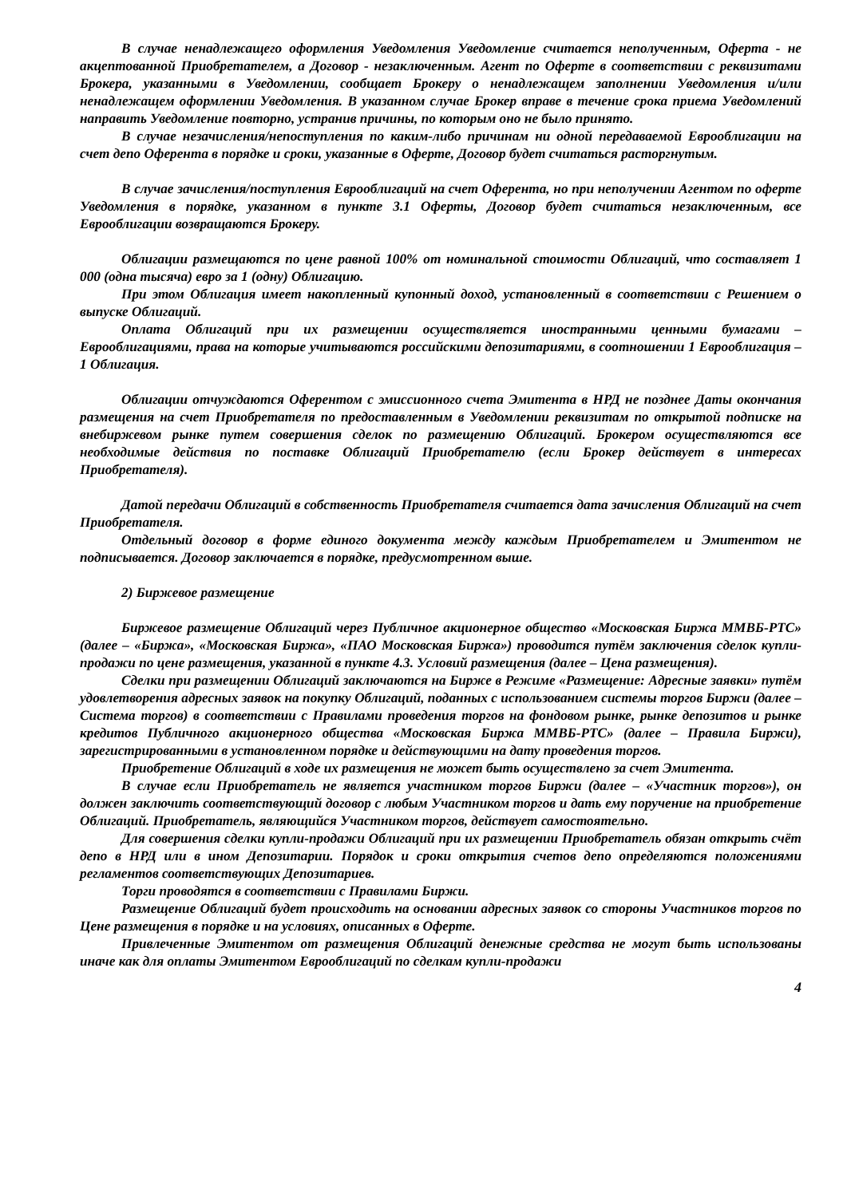В случае ненадлежащего оформления Уведомления Уведомление считается неполученным, Оферта - не акцептованной Приобретателем, а Договор - незаключенным. Агент по Оферте в соответствии с реквизитами Брокера, указанными в Уведомлении, сообщает Брокеру о ненадлежащем заполнении Уведомления и/или ненадлежащем оформлении Уведомления. В указанном случае Брокер вправе в течение срока приема Уведомлений направить Уведомление повторно, устранив причины, по которым оно не было принято.
В случае незачисления/непоступления по каким-либо причинам ни одной передаваемой Еврооблигации на счет депо Оферента в порядке и сроки, указанные в Оферте, Договор будет считаться расторгнутым.
В случае зачисления/поступления Еврооблигаций на счет Оферента, но при неполучении Агентом по оферте Уведомления в порядке, указанном в пункте 3.1 Оферты, Договор будет считаться незаключенным, все Еврооблигации возвращаются Брокеру.
Облигации размещаются по цене равной 100% от номинальной стоимости Облигаций, что составляет 1 000 (одна тысяча) евро за 1 (одну) Облигацию.
При этом Облигация имеет накопленный купонный доход, установленный в соответствии с Решением о выпуске Облигаций.
Оплата Облигаций при их размещении осуществляется иностранными ценными бумагами – Еврооблигациями, права на которые учитываются российскими депозитариями, в соотношении 1 Еврооблигация – 1 Облигация.
Облигации отчуждаются Оферентом с эмиссионного счета Эмитента в НРД не позднее Даты окончания размещения на счет Приобретателя по предоставленным в Уведомлении реквизитам по открытой подписке на внебиржевом рынке путем совершения сделок по размещению Облигаций. Брокером осуществляются все необходимые действия по поставке Облигаций Приобретателю (если Брокер действует в интересах Приобретателя).
Датой передачи Облигаций в собственность Приобретателя считается дата зачисления Облигаций на счет Приобретателя.
Отдельный договор в форме единого документа между каждым Приобретателем и Эмитентом не подписывается. Договор заключается в порядке, предусмотренном выше.
2) Биржевое размещение
Биржевое размещение Облигаций через Публичное акционерное общество «Московская Биржа ММВБ-РТС» (далее – «Биржа», «Московская Биржа», «ПАО Московская Биржа») проводится путём заключения сделок купли-продажи по цене размещения, указанной в пункте 4.3. Условий размещения (далее – Цена размещения).
Сделки при размещении Облигаций заключаются на Бирже в Режиме «Размещение: Адресные заявки» путём удовлетворения адресных заявок на покупку Облигаций, поданных с использованием системы торгов Биржи (далее – Система торгов) в соответствии с Правилами проведения торгов на фондовом рынке, рынке депозитов и рынке кредитов Публичного акционерного общества «Московская Биржа ММВБ-РТС» (далее – Правила Биржи), зарегистрированными в установленном порядке и действующими на дату проведения торгов.
Приобретение Облигаций в ходе их размещения не может быть осуществлено за счет Эмитента.
В случае если Приобретатель не является участником торгов Биржи (далее – «Участник торгов»), он должен заключить соответствующий договор с любым Участником торгов и дать ему поручение на приобретение Облигаций. Приобретатель, являющийся Участником торгов, действует самостоятельно.
Для совершения сделки купли-продажи Облигаций при их размещении Приобретатель обязан открыть счёт депо в НРД или в ином Депозитарии. Порядок и сроки открытия счетов депо определяются положениями регламентов соответствующих Депозитариев.
Торги проводятся в соответствии с Правилами Биржи.
Размещение Облигаций будет происходить на основании адресных заявок со стороны Участников торгов по Цене размещения в порядке и на условиях, описанных в Оферте.
Привлеченные Эмитентом от размещения Облигаций денежные средства не могут быть использованы иначе как для оплаты Эмитентом Еврооблигаций по сделкам купли-продажи
4